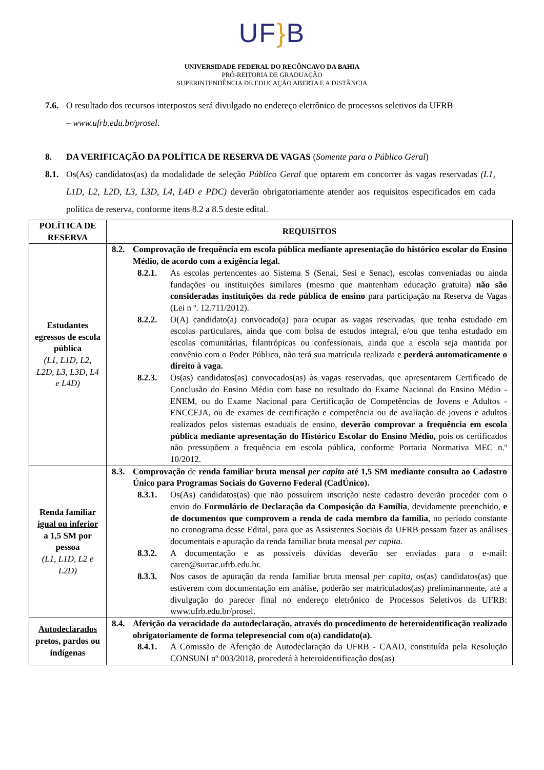UF}B
UNIVERSIDADE FEDERAL DO RECÔNCAVO DA BAHIA
PRÓ-REITORIA DE GRADUAÇÃO
SUPERINTENDÊNCIA DE EDUCAÇÃO ABERTA E A DISTÂNCIA
7.6. O resultado dos recursos interpostos será divulgado no endereço eletrônico de processos seletivos da UFRB
– www.ufrb.edu.br/prosel.
8. DA VERIFICAÇÃO DA POLÍTICA DE RESERVA DE VAGAS (Somente para o Público Geral)
8.1. Os(As) candidatos(as) da modalidade de seleção Público Geral que optarem em concorrer às vagas reservadas (L1, L1D, L2, L2D, L3, L3D, L4, L4D e PDC) deverão obrigatoriamente atender aos requisitos especificados em cada política de reserva, conforme itens 8.2 a 8.5 deste edital.
| POLÍTICA DE RESERVA | REQUISITOS |
| --- | --- |
| Estudantes egressos de escola pública (L1, L1D, L2, L2D, L3, L3D, L4 e L4D) | 8.2. Comprovação de frequência em escola pública mediante apresentação do histórico escolar do Ensino Médio, de acordo com a exigência legal. 8.2.1. As escolas pertencentes ao Sistema S (Senai, Sesi e Senac), escolas conveniadas ou ainda fundações ou instituições similares (mesmo que mantenham educação gratuita) não são consideradas instituições da rede pública de ensino para participação na Reserva de Vagas (Lei n º. 12.711/2012). 8.2.2. O(A) candidato(a) convocado(a) para ocupar as vagas reservadas, que tenha estudado em escolas particulares, ainda que com bolsa de estudos integral, e/ou que tenha estudado em escolas comunitárias, filantrópicas ou confessionais, ainda que a escola seja mantida por convênio com o Poder Público, não terá sua matrícula realizada e perderá automaticamente o direito à vaga. 8.2.3. Os(as) candidatos(as) convocados(as) às vagas reservadas, que apresentarem Certificado de Conclusão do Ensino Médio com base no resultado do Exame Nacional do Ensino Médio - ENEM, ou do Exame Nacional para Certificação de Competências de Jovens e Adultos - ENCCEJA, ou de exames de certificação e competência ou de avaliação de jovens e adultos realizados pelos sistemas estaduais de ensino, deverão comprovar a frequência em escola pública mediante apresentação do Histórico Escolar do Ensino Médio, pois os certificados não pressupõem a frequência em escola pública, conforme Portaria Normativa MEC n.º 10/2012. |
| Renda familiar igual ou inferior a 1,5 SM por pessoa (L1, L1D, L2 e L2D) | 8.3. Comprovação de renda familiar bruta mensal per capita até 1,5 SM mediante consulta ao Cadastro Único para Programas Sociais do Governo Federal (CadÚnico). 8.3.1. Os(As) candidatos(as) que não possuírem inscrição neste cadastro deverão proceder com o envio do Formulário de Declaração da Composição da Família , devidamente preenchido, e de documentos que comprovem a renda de cada membro da família , no período constante no cronograma desse Edital, para que as Assistentes Sociais da UFRB possam fazer as análises documentais e apuração da renda familiar bruta mensal per capita. 8.3.2. A documentação e as possíveis dúvidas deverão ser enviadas para o e-mail: caren@surrac.ufrb.edu.br. 8.3.3. Nos casos de apuração da renda familiar bruta mensal per capita , os(as) candidatos(as) que estiverem com documentação em análise, poderão ser matriculados(as) preliminarmente, até a divulgação do parecer final no endereço eletrônico de Processos Seletivos da UFRB: www.ufrb.edu.br/prosel. |
| Autodeclarados pretos, pardos ou indígenas | 8.4. Aferição da veracidade da autodeclaração, através do procedimento de heteroidentificação realizado obrigatoriamente de forma telepresencial com o(a) candidato(a). 8.4.1. A Comissão de Aferição de Autodeclaração da UFRB - CAAD, constituída pela Resolução CONSUNI nº 003/2018, procederá à heteroidentificação dos(as) |